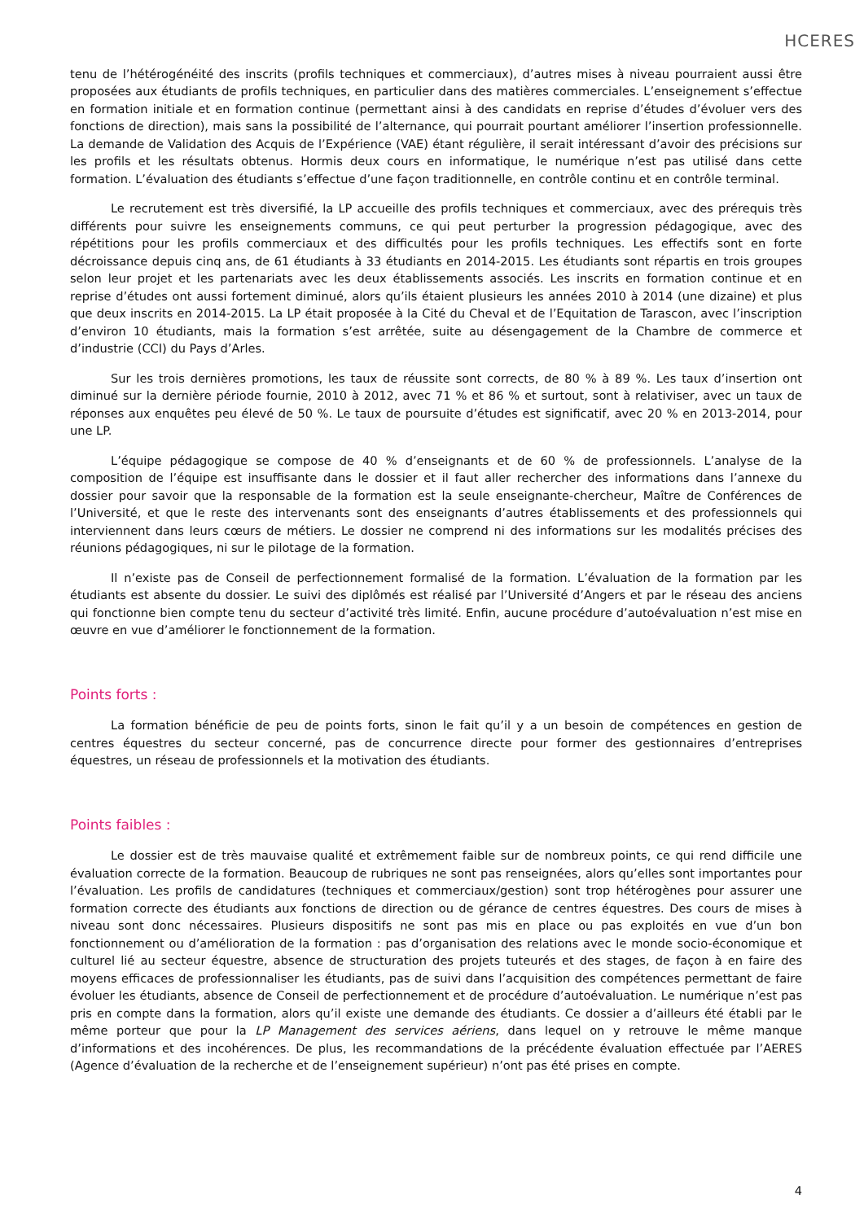HCERES
tenu de l’hétérogénéité des inscrits (profils techniques et commerciaux), d’autres mises à niveau pourraient aussi être proposées aux étudiants de profils techniques, en particulier dans des matières commerciales. L’enseignement s’effectue en formation initiale et en formation continue (permettant ainsi à des candidats en reprise d’études d’évoluer vers des fonctions de direction), mais sans la possibilité de l’alternance, qui pourrait pourtant améliorer l’insertion professionnelle. La demande de Validation des Acquis de l’Expérience (VAE) étant régulière, il serait intéressant d’avoir des précisions sur les profils et les résultats obtenus. Hormis deux cours en informatique, le numérique n’est pas utilisé dans cette formation. L’évaluation des étudiants s’effectue d’une façon traditionnelle, en contrôle continu et en contrôle terminal.
Le recrutement est très diversifié, la LP accueille des profils techniques et commerciaux, avec des prérequis très différents pour suivre les enseignements communs, ce qui peut perturber la progression pédagogique, avec des répétitions pour les profils commerciaux et des difficultés pour les profils techniques. Les effectifs sont en forte décroissance depuis cinq ans, de 61 étudiants à 33 étudiants en 2014-2015. Les étudiants sont répartis en trois groupes selon leur projet et les partenariats avec les deux établissements associés. Les inscrits en formation continue et en reprise d’études ont aussi fortement diminué, alors qu’ils étaient plusieurs les années 2010 à 2014 (une dizaine) et plus que deux inscrits en 2014-2015. La LP était proposée à la Cité du Cheval et de l’Equitation de Tarascon, avec l’inscription d’environ 10 étudiants, mais la formation s’est arrêtée, suite au désengagement de la Chambre de commerce et d’industrie (CCI) du Pays d’Arles.
Sur les trois dernières promotions, les taux de réussite sont corrects, de 80 % à 89 %. Les taux d’insertion ont diminué sur la dernière période fournie, 2010 à 2012, avec 71 % et 86 % et surtout, sont à relativiser, avec un taux de réponses aux enquêtes peu élevé de 50 %. Le taux de poursuite d’études est significatif, avec 20 % en 2013-2014, pour une LP.
L’équipe pédagogique se compose de 40 % d’enseignants et de 60 % de professionnels. L’analyse de la composition de l’équipe est insuffisante dans le dossier et il faut aller rechercher des informations dans l’annexe du dossier pour savoir que la responsable de la formation est la seule enseignante-chercheur, Maître de Conférences de l’Université, et que le reste des intervenants sont des enseignants d’autres établissements et des professionnels qui interviennent dans leurs cœurs de métiers. Le dossier ne comprend ni des informations sur les modalités précises des réunions pédagogiques, ni sur le pilotage de la formation.
Il n’existe pas de Conseil de perfectionnement formalisé de la formation. L’évaluation de la formation par les étudiants est absente du dossier. Le suivi des diplômés est réalisé par l’Université d’Angers et par le réseau des anciens qui fonctionne bien compte tenu du secteur d’activité très limité. Enfin, aucune procédure d’autoévaluation n’est mise en œuvre en vue d’améliorer le fonctionnement de la formation.
Points forts :
La formation bénéficie de peu de points forts, sinon le fait qu’il y a un besoin de compétences en gestion de centres équestres du secteur concerné, pas de concurrence directe pour former des gestionnaires d’entreprises équestres, un réseau de professionnels et la motivation des étudiants.
Points faibles :
Le dossier est de très mauvaise qualité et extrêmement faible sur de nombreux points, ce qui rend difficile une évaluation correcte de la formation. Beaucoup de rubriques ne sont pas renseignées, alors qu’elles sont importantes pour l’évaluation. Les profils de candidatures (techniques et commerciaux/gestion) sont trop hétérogènes pour assurer une formation correcte des étudiants aux fonctions de direction ou de gérance de centres équestres. Des cours de mises à niveau sont donc nécessaires. Plusieurs dispositifs ne sont pas mis en place ou pas exploités en vue d’un bon fonctionnement ou d’amélioration de la formation : pas d’organisation des relations avec le monde socio-économique et culturel lié au secteur équestre, absence de structuration des projets tuteurés et des stages, de façon à en faire des moyens efficaces de professionnaliser les étudiants, pas de suivi dans l’acquisition des compétences permettant de faire évoluer les étudiants, absence de Conseil de perfectionnement et de procédure d’autoévaluation. Le numérique n’est pas pris en compte dans la formation, alors qu’il existe une demande des étudiants. Ce dossier a d’ailleurs été établi par le même porteur que pour la LP Management des services aériens, dans lequel on y retrouve le même manque d’informations et des incohérences. De plus, les recommandations de la précédente évaluation effectuée par l’AERES (Agence d’évaluation de la recherche et de l’enseignement supérieur) n’ont pas été prises en compte.
4